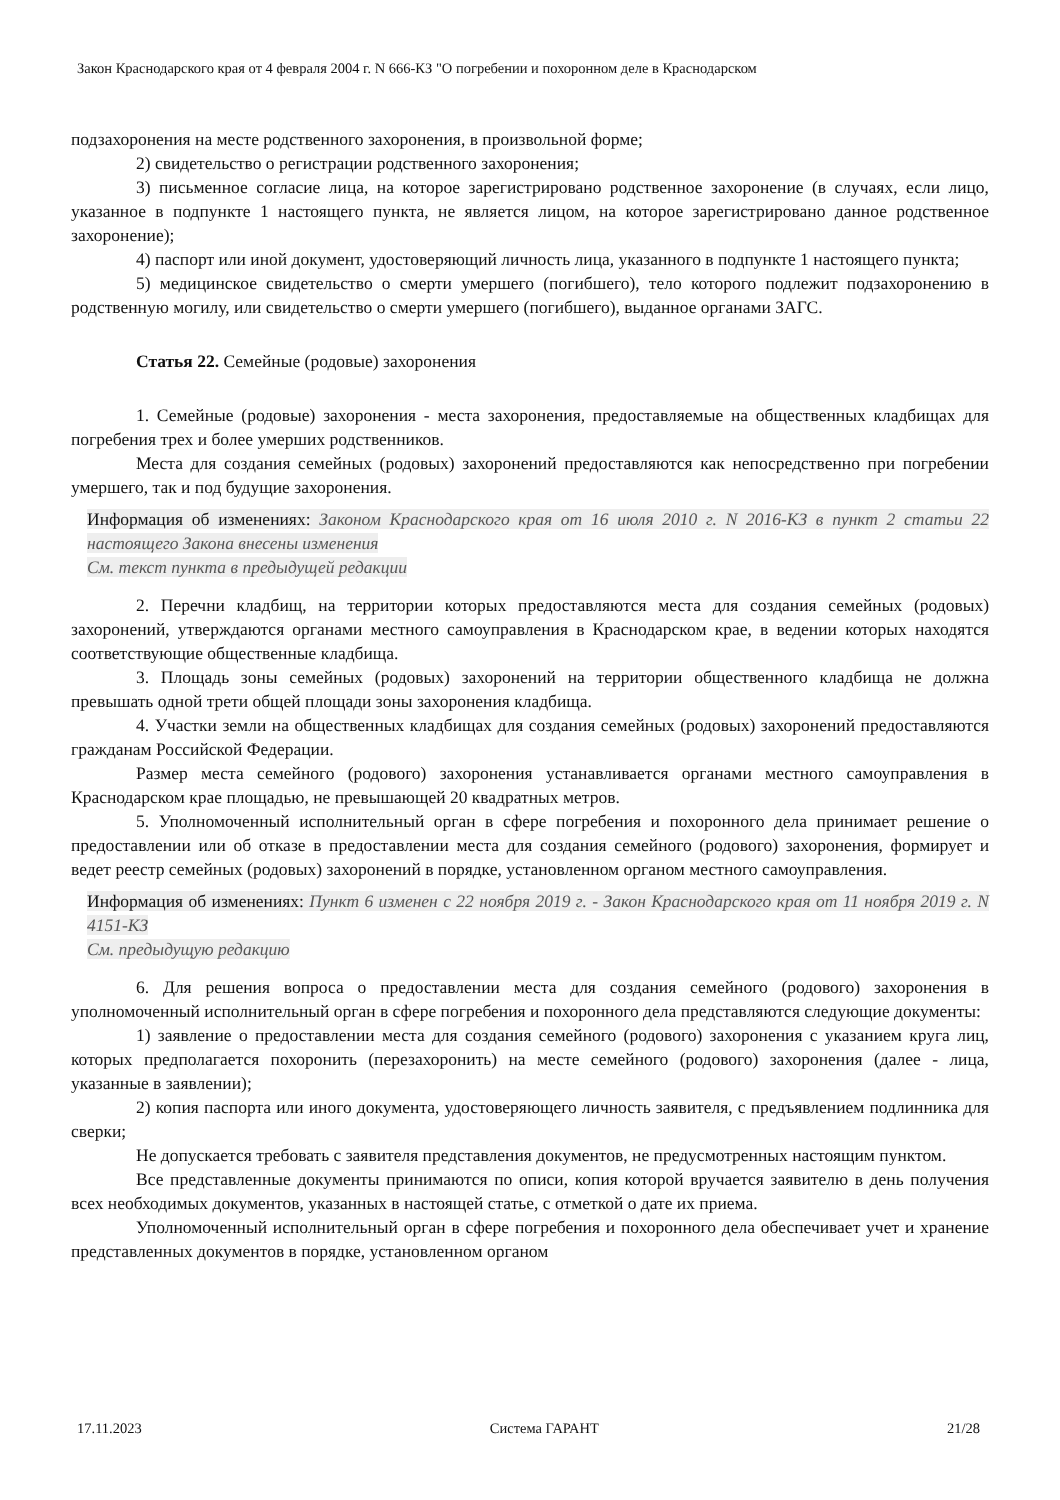Закон Краснодарского края от 4 февраля 2004 г. N 666-КЗ "О погребении и похоронном деле в Краснодарском
подзахоронения на месте родственного захоронения, в произвольной форме;
2) свидетельство о регистрации родственного захоронения;
3) письменное согласие лица, на которое зарегистрировано родственное захоронение (в случаях, если лицо, указанное в подпункте 1 настоящего пункта, не является лицом, на которое зарегистрировано данное родственное захоронение);
4) паспорт или иной документ, удостоверяющий личность лица, указанного в подпункте 1 настоящего пункта;
5) медицинское свидетельство о смерти умершего (погибшего), тело которого подлежит подзахоронению в родственную могилу, или свидетельство о смерти умершего (погибшего), выданное органами ЗАГС.
Статья 22. Семейные (родовые) захоронения
1. Семейные (родовые) захоронения - места захоронения, предоставляемые на общественных кладбищах для погребения трех и более умерших родственников.
Места для создания семейных (родовых) захоронений предоставляются как непосредственно при погребении умершего, так и под будущие захоронения.
Информация об изменениях: Законом Краснодарского края от 16 июля 2010 г. N 2016-КЗ в пункт 2 статьи 22 настоящего Закона внесены изменения
См. текст пункта в предыдущей редакции
2. Перечни кладбищ, на территории которых предоставляются места для создания семейных (родовых) захоронений, утверждаются органами местного самоуправления в Краснодарском крае, в ведении которых находятся соответствующие общественные кладбища.
3. Площадь зоны семейных (родовых) захоронений на территории общественного кладбища не должна превышать одной трети общей площади зоны захоронения кладбища.
4. Участки земли на общественных кладбищах для создания семейных (родовых) захоронений предоставляются гражданам Российской Федерации.
Размер места семейного (родового) захоронения устанавливается органами местного самоуправления в Краснодарском крае площадью, не превышающей 20 квадратных метров.
5. Уполномоченный исполнительный орган в сфере погребения и похоронного дела принимает решение о предоставлении или об отказе в предоставлении места для создания семейного (родового) захоронения, формирует и ведет реестр семейных (родовых) захоронений в порядке, установленном органом местного самоуправления.
Информация об изменениях: Пункт 6 изменен с 22 ноября 2019 г. - Закон Краснодарского края от 11 ноября 2019 г. N 4151-КЗ
См. предыдущую редакцию
6. Для решения вопроса о предоставлении места для создания семейного (родового) захоронения в уполномоченный исполнительный орган в сфере погребения и похоронного дела представляются следующие документы:
1) заявление о предоставлении места для создания семейного (родового) захоронения с указанием круга лиц, которых предполагается похоронить (перезахоронить) на месте семейного (родового) захоронения (далее - лица, указанные в заявлении);
2) копия паспорта или иного документа, удостоверяющего личность заявителя, с предъявлением подлинника для сверки;
Не допускается требовать с заявителя представления документов, не предусмотренных настоящим пунктом.
Все представленные документы принимаются по описи, копия которой вручается заявителю в день получения всех необходимых документов, указанных в настоящей статье, с отметкой о дате их приема.
Уполномоченный исполнительный орган в сфере погребения и похоронного дела обеспечивает учет и хранение представленных документов в порядке, установленном органом
17.11.2023 Система ГАРАНТ 21/28